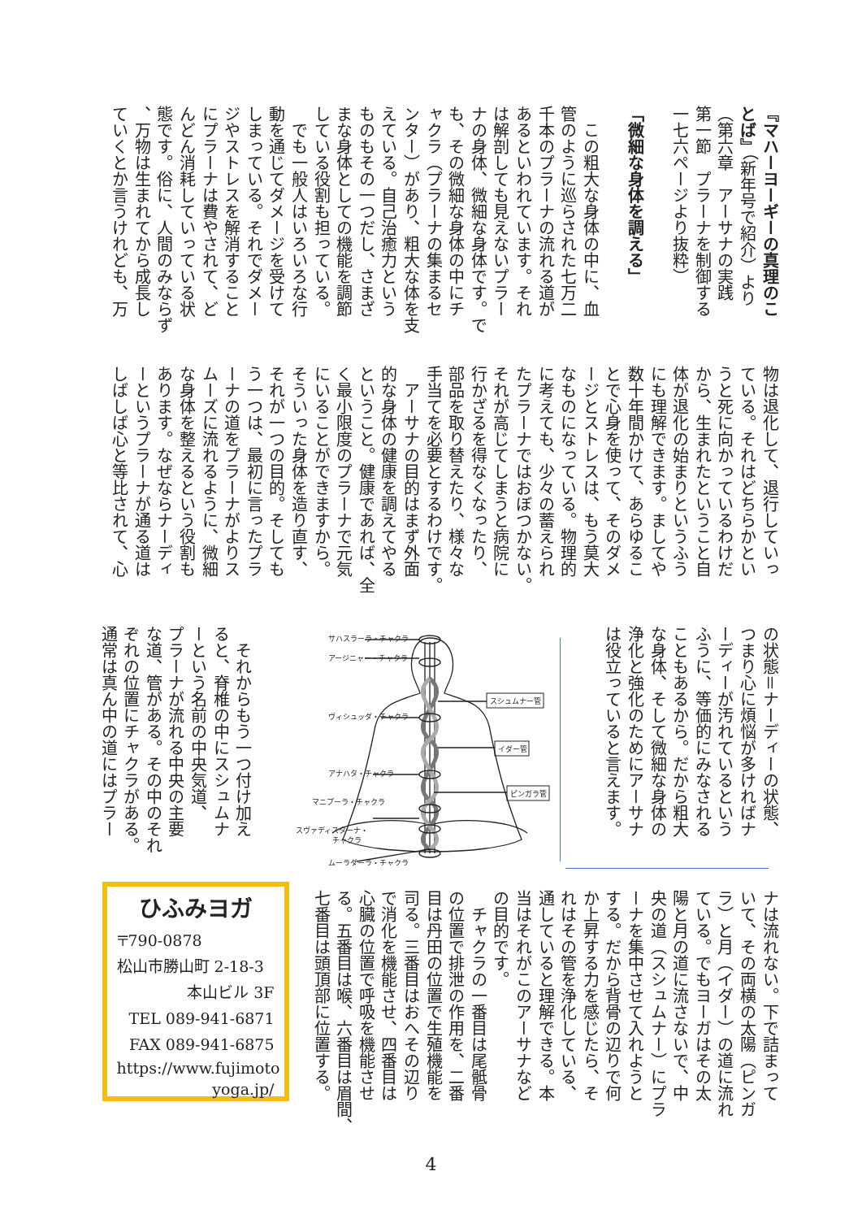『マハーヨーギーの真理のこ
とば』（新年号で紹介）より
（第六章　アーサナの実践
第一節　プラーナを制御する
一七六ページより抜粋）
「微細な身体を調える」
　この粗大な身体の中に、血
管のように巡らされた七万二
千本のプラーナの流れる道が
あるといわれています。それ
は解剖しても見えないプラー
ナの身体、微細な身体です。で
も、その微細な身体の中にチ
ャクラ（プラーナの集まるセ
ンター）があり、粗大な体を支
えている。自己治癒力という
ものもその一つだし、さまざ
まな身体としての機能を調節
している役割も担っている。
　でも一般人はいろいろな行
動を通じてダメージを受けて
しまっている。それでダメー
ジやストレスを解消すること
にプラーナは費やされて、ど
んどん消耗していっている状
態です。俗に、人間のみならず
、万物は生まれてから成長し
ていくとか言うけれども、万
物は退化して、退行していっ
ている。それはどちらかとい
うと死に向かっているわけだ
から、生まれたということ自
体が退化の始まりというふう
にも理解できます。ましてや
数十年間かけて、あらゆるこ
とで心身を使って、そのダメ
ージとストレスは、もう莫大
なものになっている。物理的
に考えても、少々の蓄えられ
たプラーナではおぼつかない。
それが高じてしまうと病院に
行かざるを得なくなったり、
部品を取り替えたり、様々な
手当てを必要とするわけです。
　アーサナの目的はまず外面
的な身体の健康を調えてやる
ということ。健康であれば、全
く最小限度のプラーナで元気
にいることができますから。
そういった身体を造り直す、
それが一つの目的。そしても
う一つは、最初に言ったプラ
ーナの道をプラーナがよりス
ムーズに流れるように、微細
な身体を整えるという役割も
あります。なぜならナーディ
ーというプラーナが通る道は
しばしば心と等比されて、心
の状態＝ナーディーの状態、
つまり心に煩悩が多ければナ
ーディーが汚れているという
ふうに、等価的にみなされる
こともあるから。だから粗大
な身体、そして微細な身体の
浄化と強化のためにアーサナ
は役立っていると言えます。
サハスラーラ・チャクラ
アージニャー・チャクラ
ヴィシュッダ・チャクラ
アナハタ・チャクラ
マニプーラ・チャクラ
スヴァディスターナ・
チャクラ
ムーラダーラ・チャクラ
スシュムナー管
イダー管
ピンガラ管
　それからもう一つ付け加え
ると、脊椎の中にスシュムナ
ーという名前の中央気道、
プラーナが流れる中央の主要
な道、管がある。その中のそれ
ぞれの位置にチャクラがある。
通常は真ん中の道にはプラー
ナは流れない。下で詰まって
いて、その両横の太陽（ピンガ
ラ）と月（イダー）の道に流れ
ている。でもヨーガはその太
陽と月の道に流さないで、中
央の道（スシュムナー）にプラ
ーナを集中させて入れようと
する。だから背骨の辺りで何
か上昇する力を感じたら、そ
れはその管を浄化している、
通していると理解できる。本
当はそれがこのアーサナなど
の目的です。
　チャクラの一番目は尾骶骨
の位置で排泄の作用を、二番
目は丹田の位置で生殖機能を
司る。三番目はおへその辺り
で消化を機能させ、四番目は
心臓の位置で呼吸を機能させ
る。五番目は喉、六番目は眉間、
七番目は頭頂部に位置する。
ひふみヨガ
〒790-0878
松山市勝山町 2-18-3
本山ビル 3F
TEL 089-941-6871
FAX 089-941-6875
https://www.fujimoto
yoga.jp/
4